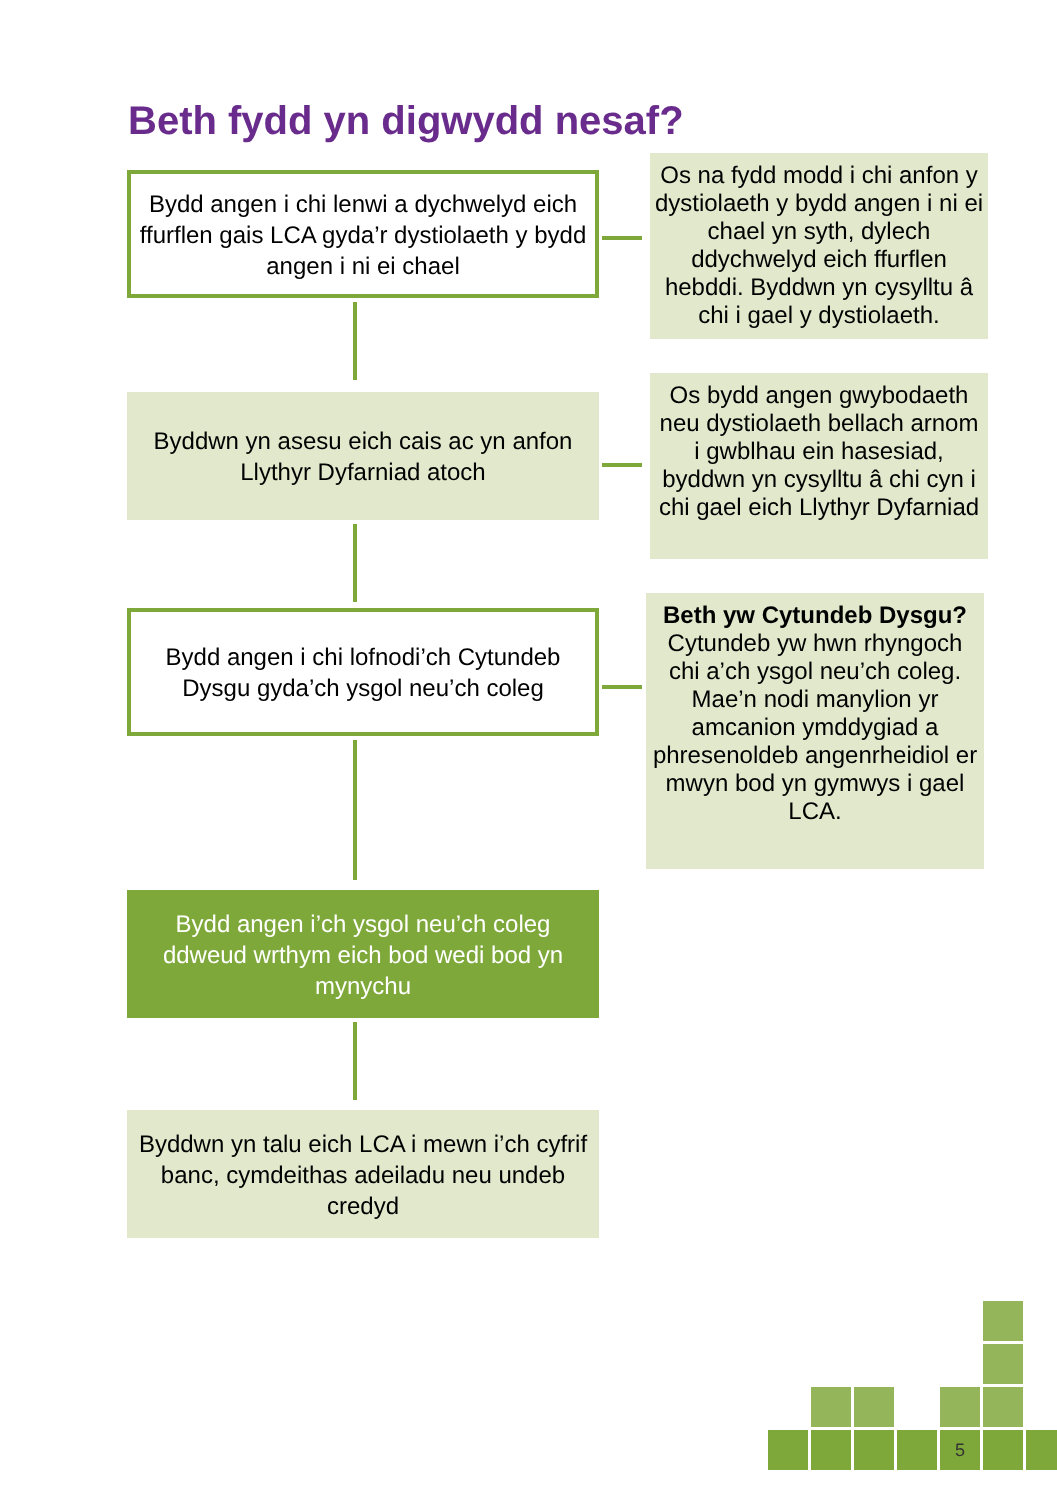Beth fydd yn digwydd nesaf?
Bydd angen i chi lenwi a dychwelyd eich ffurflen gais LCA gyda’r dystiolaeth y bydd angen i ni ei chael
Os na fydd modd i chi anfon y dystiolaeth y bydd angen i ni ei chael yn syth, dylech ddychwelyd eich ffurflen hebddi. Byddwn yn cysylltu â chi i gael y dystiolaeth.
Byddwn yn asesu eich cais ac yn anfon Llythyr Dyfarniad atoch
Os bydd angen gwybodaeth neu dystiolaeth bellach arnom i gwblhau ein hasesiad, byddwn yn cysylltu â chi cyn i chi gael eich Llythyr Dyfarniad
Bydd angen i chi lofnodi’ch Cytundeb Dysgu gyda’ch ysgol neu’ch coleg
Beth yw Cytundeb Dysgu?
Cytundeb yw hwn rhyngoch chi a’ch ysgol neu’ch coleg. Mae’n nodi manylion yr amcanion ymddygiad a phresenoldeb angenrheidiol er mwyn bod yn gymwys i gael LCA.
Bydd angen i’ch ysgol neu’ch coleg ddweud wrthym eich bod wedi bod yn mynychu
Byddwn yn talu eich LCA i mewn i’ch cyfrif banc, cymdeithas adeiladu neu undeb credyd
5